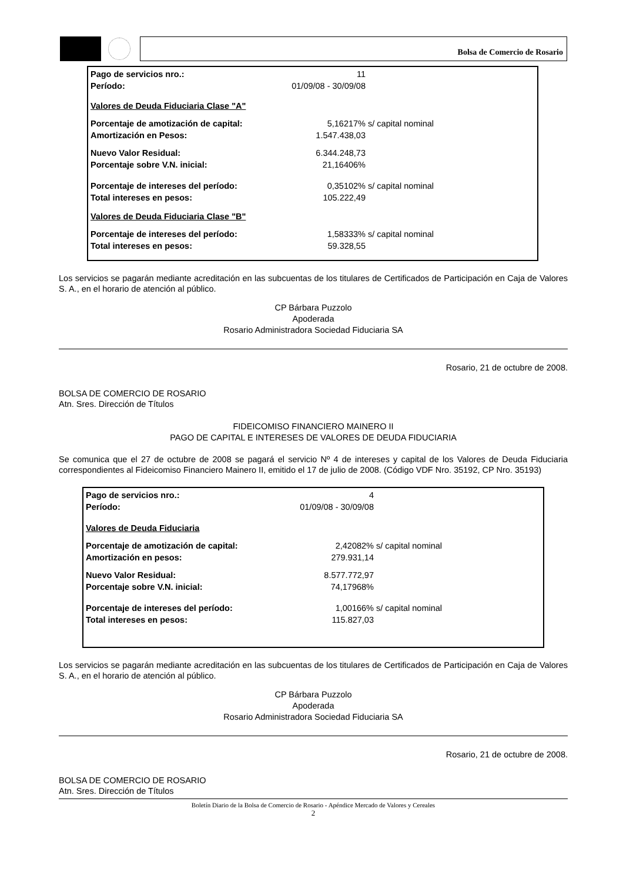Bolsa de Comercio de Rosario
| Pago de servicios nro.: | 11 | |
| Período: | 01/09/08 - 30/09/08 | |
| Valores de Deuda Fiduciaria Clase "A" | | |
| Porcentaje de amotización de capital: | 5,16217% | s/ capital nominal |
| Amortización en Pesos: | 1.547.438,03 | |
| Nuevo Valor Residual: | 6.344.248,73 | |
| Porcentaje sobre V.N. inicial: | 21,16406% | |
| Porcentaje de intereses del período: | 0,35102% | s/ capital nominal |
| Total intereses en pesos: | 105.222,49 | |
| Valores de Deuda Fiduciaria Clase "B" | | |
| Porcentaje de intereses del período: | 1,58333% | s/ capital nominal |
| Total intereses en pesos: | 59.328,55 | |
Los servicios se pagarán mediante acreditación en las subcuentas de los titulares de Certificados de Participación en Caja de Valores S. A., en el horario de atención al público.
CP Bárbara Puzzolo
Apoderada
Rosario Administradora Sociedad Fiduciaria SA
Rosario, 21 de octubre de 2008.
BOLSA DE COMERCIO DE ROSARIO
Atn. Sres. Dirección de Títulos
FIDEICOMISO FINANCIERO MAINERO II
PAGO DE CAPITAL E INTERESES DE VALORES DE DEUDA FIDUCIARIA
Se comunica que el 27 de octubre de 2008 se pagará el servicio Nº 4 de intereses y capital de los Valores de Deuda Fiduciaria correspondientes al Fideicomiso Financiero Mainero II, emitido el 17 de julio de 2008. (Código VDF Nro. 35192, CP Nro. 35193)
| Pago de servicios nro.: | 4 | |
| Período: | 01/09/08 - 30/09/08 | |
| Valores de Deuda Fiduciaria | | |
| Porcentaje de amotización de capital: | 2,42082% | s/ capital nominal |
| Amortización en pesos: | 279.931,14 | |
| Nuevo Valor Residual: | 8.577.772,97 | |
| Porcentaje sobre V.N. inicial: | 74,17968% | |
| Porcentaje de intereses del período: | 1,00166% | s/ capital nominal |
| Total intereses en pesos: | 115.827,03 | |
Los servicios se pagarán mediante acreditación en las subcuentas de los titulares de Certificados de Participación en Caja de Valores S. A., en el horario de atención al público.
CP Bárbara Puzzolo
Apoderada
Rosario Administradora Sociedad Fiduciaria SA
Rosario, 21 de octubre de 2008.
BOLSA DE COMERCIO DE ROSARIO
Atn. Sres. Dirección de Títulos
Boletín Diario de la Bolsa de Comercio de Rosario - Apéndice Mercado de Valores y Cereales
2